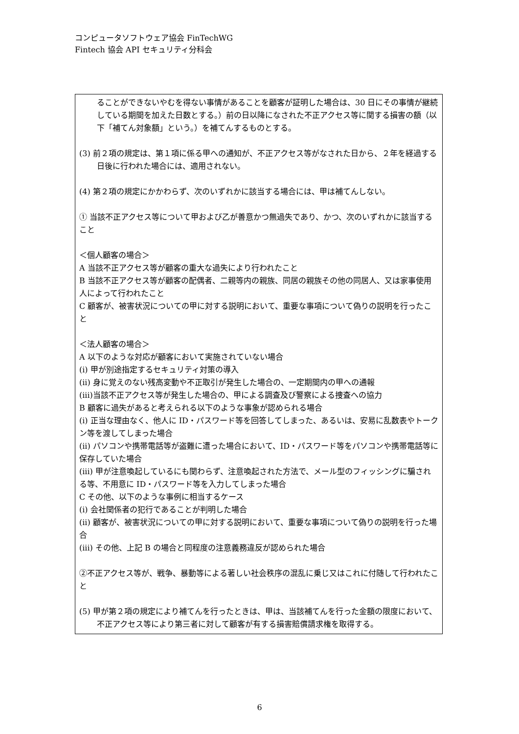コンピュータソフトウェア協会 FinTechWG
Fintech 協会 API セキュリティ分科会
ることができないやむを得ない事情があることを顧客が証明した場合は、30 日にその事情が継続している期間を加えた日数とする。）前の日以降になされた不正アクセス等に関する損害の額（以下「補てん対象額」という。）を補てんするものとする。
(3) 前２項の規定は、第１項に係る甲への通知が、不正アクセス等がなされた日から、２年を経過する日後に行われた場合には、適用されない。
(4) 第２項の規定にかかわらず、次のいずれかに該当する場合には、甲は補てんしない。
① 当該不正アクセス等について甲および乙が善意かつ無過失であり、かつ、次のいずれかに該当すること
＜個人顧客の場合＞
A 当該不正アクセス等が顧客の重大な過失により行われたこと
B 当該不正アクセス等が顧客の配偶者、二親等内の親族、同居の親族その他の同居人、又は家事使用人によって行われたこと
C 顧客が、被害状況についての甲に対する説明において、重要な事項について偽りの説明を行ったこと
＜法人顧客の場合＞
A 以下のような対応が顧客において実施されていない場合
(i) 甲が別途指定するセキュリティ対策の導入
(ii) 身に覚えのない残高変動や不正取引が発生した場合の、一定期間内の甲への通報
(iii)当該不正アクセス等が発生した場合の、甲による調査及び警察による捜査への協力
B 顧客に過失があると考えられる以下のような事象が認められる場合
(i) 正当な理由なく、他人に ID・パスワード等を回答してしまった、あるいは、安易に乱数表やトークン等を渡してしまった場合
(ii) パソコンや携帯電話等が盗難に遭った場合において、ID・パスワード等をパソコンや携帯電話等に保存していた場合
(iii) 甲が注意喚起しているにも関わらず、注意喚起された方法で、メール型のフィッシングに騙される等、不用意に ID・パスワード等を入力してしまった場合
C その他、以下のような事例に相当するケース
(i) 会社関係者の犯行であることが判明した場合
(ii) 顧客が、被害状況についての甲に対する説明において、重要な事項について偽りの説明を行った場合
(iii) その他、上記 B の場合と同程度の注意義務違反が認められた場合
②不正アクセス等が、戦争、暴動等による著しい社会秩序の混乱に乗じ又はこれに付随して行われたこと
(5) 甲が第２項の規定により補てんを行ったときは、甲は、当該補てんを行った金額の限度において、不正アクセス等により第三者に対して顧客が有する損害賠償請求権を取得する。
6